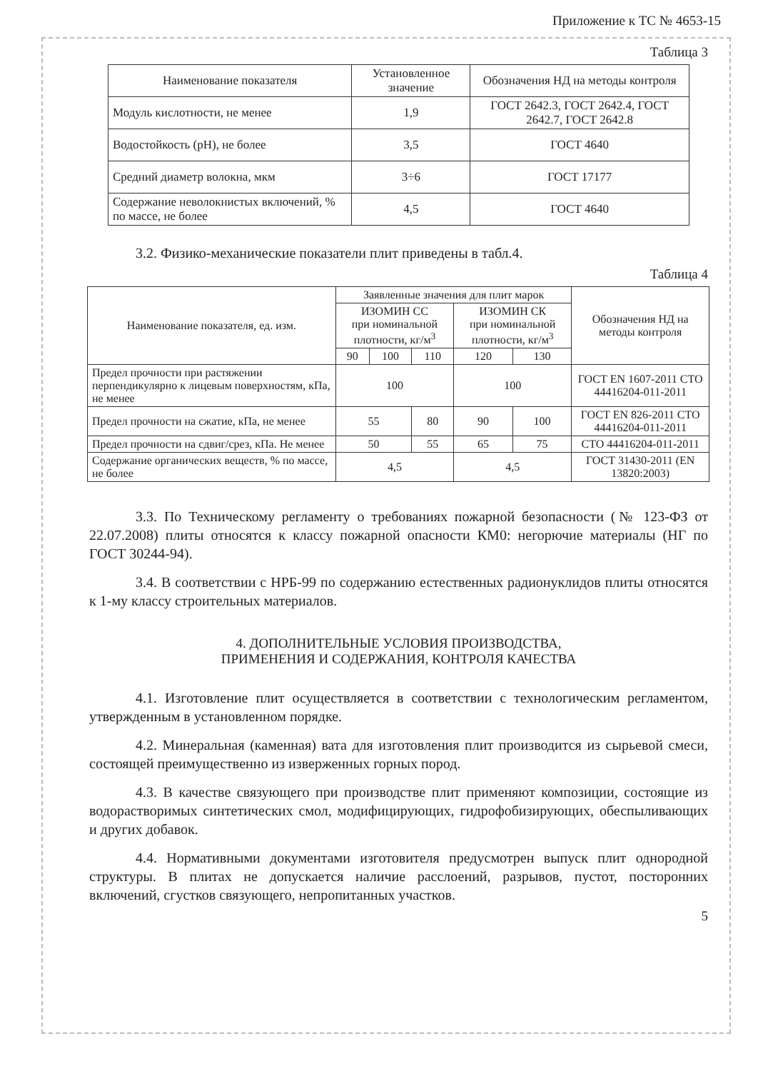Приложение к ТС № 4653-15
Таблица 3
| Наименование показателя | Установленное значение | Обозначения НД на методы контроля |
| --- | --- | --- |
| Модуль кислотности, не менее | 1,9 | ГОСТ 2642.3, ГОСТ 2642.4, ГОСТ 2642.7, ГОСТ 2642.8 |
| Водостойкость (pH), не более | 3,5 | ГОСТ 4640 |
| Средний диаметр волокна, мкм | 3÷6 | ГОСТ 17177 |
| Содержание неволокнистых включений, % по массе, не более | 4,5 | ГОСТ 4640 |
3.2. Физико-механические показатели плит приведены в табл.4.
Таблица 4
| Наименование показателя, ед. изм. | Заявленные значения для плит марок | | | | | Обозначения НД на методы контроля |
| --- | --- | --- | --- | --- | --- | --- |
| | ИЗОМИН СС при номинальной плотности, кг/м<sup>3</sup> | | | ИЗОМИН СК при номинальной плотности, кг/м<sup>3</sup> | | |
| | 90 | 100 | 110 | 120 | 130 | |
| Предел прочности при растяжении перпендикулярно к лицевым поверхностям, кПа, не менее | 100 | | | 100 | | ГОСТ EN 1607-2011 СТО 44416204-011-2011 |
| Предел прочности на сжатие, кПа, не менее | 55 | | 80 | 90 | 100 | ГОСТ EN 826-2011 СТО 44416204-011-2011 |
| Предел прочности на сдвиг/срез, кПа. Не менее | 50 | | 55 | 65 | 75 | СТО 44416204-011-2011 |
| Содержание органических веществ, % по массе, не более | 4,5 | | | 4,5 | | ГОСТ 31430-2011 (EN 13820:2003) |
3.3. По Техническому регламенту о требованиях пожарной безопасности (№ 123-ФЗ от 22.07.2008) плиты относятся к классу пожарной опасности КМ0: негорючие материалы (НГ по ГОСТ 30244-94).
3.4. В соответствии с НРБ-99 по содержанию естественных радионуклидов плиты относятся к 1-му классу строительных материалов.
4. ДОПОЛНИТЕЛЬНЫЕ УСЛОВИЯ ПРОИЗВОДСТВА,
ПРИМЕНЕНИЯ И СОДЕРЖАНИЯ, КОНТРОЛЯ КАЧЕСТВА
4.1. Изготовление плит осуществляется в соответствии с технологическим регламентом, утвержденным в установленном порядке.
4.2. Минеральная (каменная) вата для изготовления плит производится из сырьевой смеси, состоящей преимущественно из изверженных горных пород.
4.3. В качестве связующего при производстве плит применяют композиции, состоящие из водорастворимых синтетических смол, модифицирующих, гидрофобизирующих, обеспыливающих и других добавок.
4.4. Нормативными документами изготовителя предусмотрен выпуск плит однородной структуры. В плитах не допускается наличие расслоений, разрывов, пустот, посторонних включений, сгустков связующего, непропитанных участков.
5